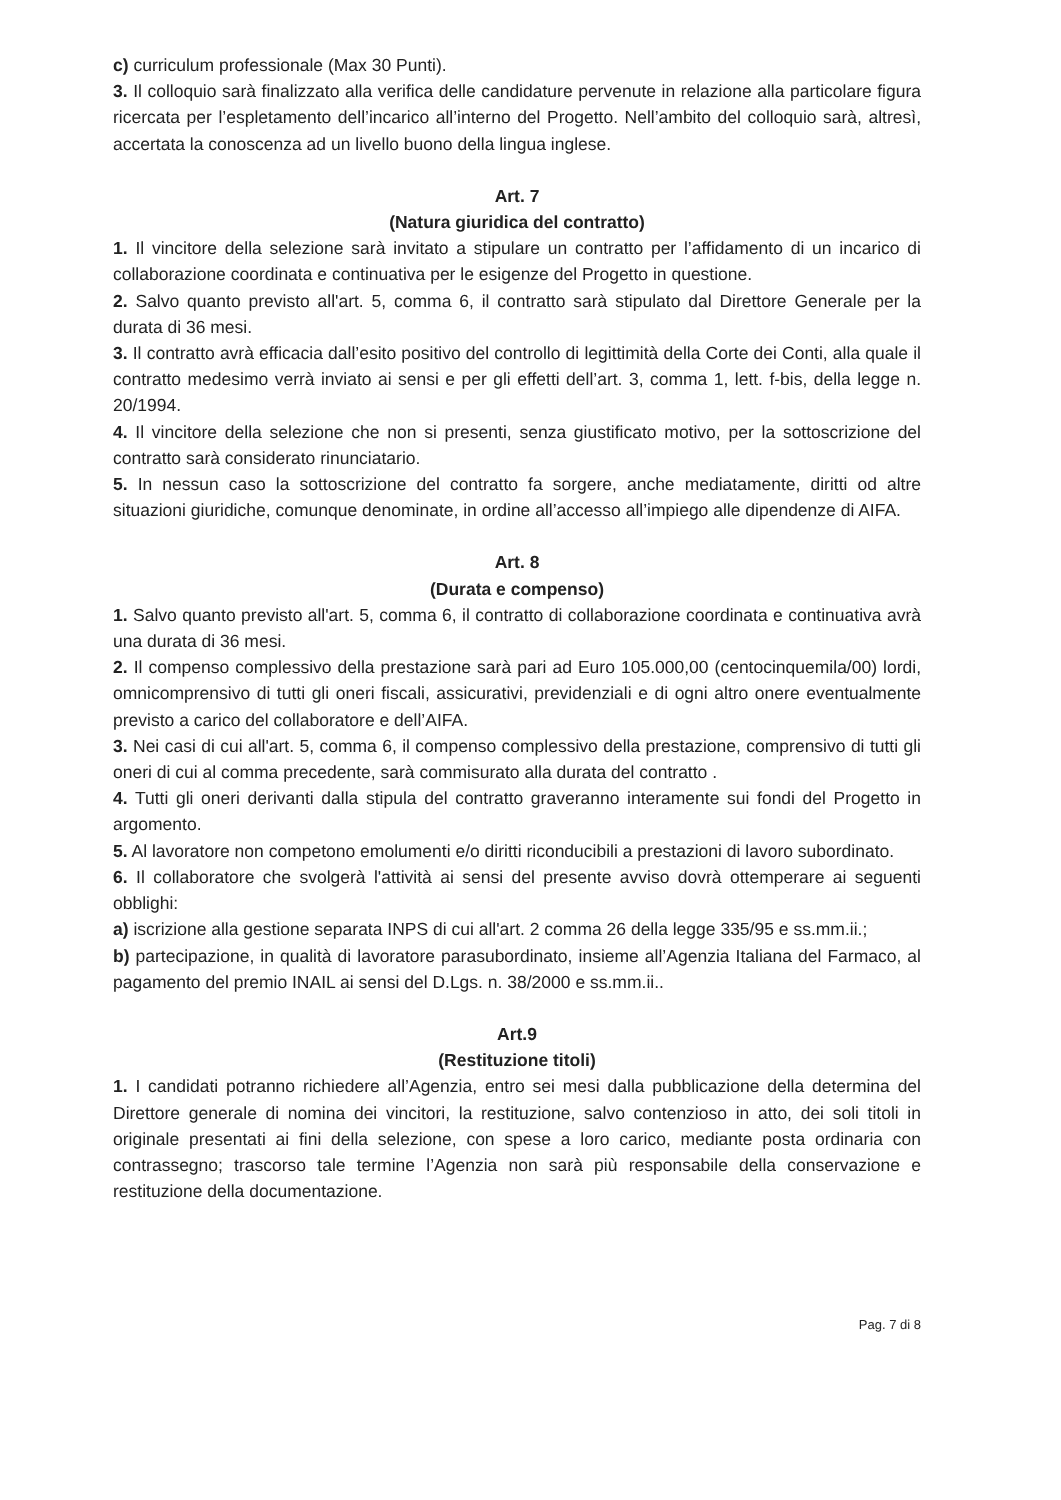c) curriculum professionale (Max 30 Punti).
3. Il colloquio sarà finalizzato alla verifica delle candidature pervenute in relazione alla particolare figura ricercata per l’espletamento dell’incarico all’interno del Progetto. Nell’ambito del colloquio sarà, altresì, accertata la conoscenza ad un livello buono della lingua inglese.
Art. 7
(Natura giuridica del contratto)
1. Il vincitore della selezione sarà invitato a stipulare un contratto per l’affidamento di un incarico di collaborazione coordinata e continuativa per le esigenze del Progetto in questione.
2. Salvo quanto previsto all'art. 5, comma 6, il contratto sarà stipulato dal Direttore Generale per la durata di 36 mesi.
3. Il contratto avrà efficacia dall’esito positivo del controllo di legittimità della Corte dei Conti, alla quale il contratto medesimo verrà inviato ai sensi e per gli effetti dell’art. 3, comma 1, lett. f-bis, della legge n. 20/1994.
4. Il vincitore della selezione che non si presenti, senza giustificato motivo, per la sottoscrizione del contratto sarà considerato rinunciatario.
5. In nessun caso la sottoscrizione del contratto fa sorgere, anche mediatamente, diritti od altre situazioni giuridiche, comunque denominate, in ordine all’accesso all’impiego alle dipendenze di AIFA.
Art. 8
(Durata e compenso)
1. Salvo quanto previsto all'art. 5, comma 6, il contratto di collaborazione coordinata e continuativa avrà una durata di 36 mesi.
2. Il compenso complessivo della prestazione sarà pari ad Euro 105.000,00 (centocinquemila/00) lordi, omnicomprensivo di tutti gli oneri fiscali, assicurativi, previdenziali e di ogni altro onere eventualmente previsto a carico del collaboratore e dell’AIFA.
3. Nei casi di cui all'art. 5, comma 6, il compenso complessivo della prestazione, comprensivo di tutti gli oneri di cui al comma precedente, sarà commisurato alla durata del contratto .
4. Tutti gli oneri derivanti dalla stipula del contratto graveranno interamente sui fondi del Progetto in argomento.
5. Al lavoratore non competono emolumenti e/o diritti riconducibili a prestazioni di lavoro subordinato.
6. Il collaboratore che svolgerà l'attività ai sensi del presente avviso dovrà ottemperare ai seguenti obblighi:
a) iscrizione alla gestione separata INPS di cui all'art. 2 comma 26 della legge 335/95 e ss.mm.ii.;
b) partecipazione, in qualità di lavoratore parasubordinato, insieme all’Agenzia Italiana del Farmaco, al pagamento del premio INAIL ai sensi del D.Lgs. n. 38/2000 e ss.mm.ii..
Art.9
(Restituzione titoli)
1. I candidati potranno richiedere all’Agenzia, entro sei mesi dalla pubblicazione della determina del Direttore generale di nomina dei vincitori, la restituzione, salvo contenzioso in atto, dei soli titoli in originale presentati ai fini della selezione, con spese a loro carico, mediante posta ordinaria con contrassegno; trascorso tale termine l’Agenzia non sarà più responsabile della conservazione e restituzione della documentazione.
Pag. 7 di 8